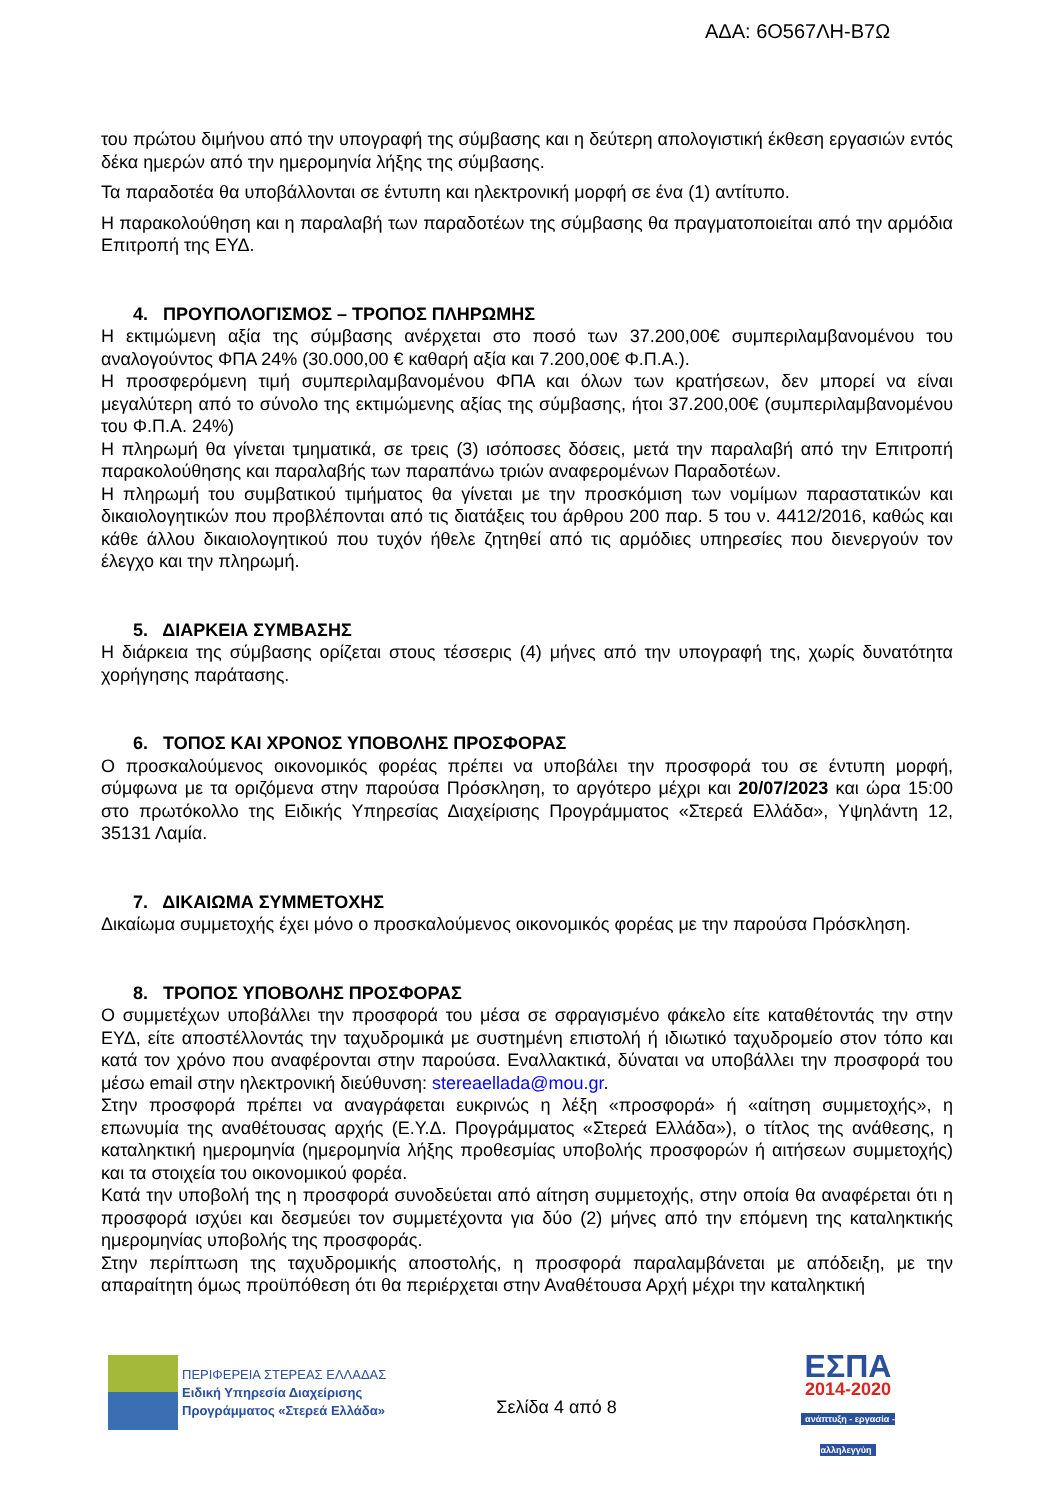ΑΔΑ: 6Ο567ΛΗ-Β7Ω
του πρώτου διμήνου από την υπογραφή της σύμβασης και η δεύτερη απολογιστική έκθεση εργασιών εντός δέκα ημερών από την ημερομηνία λήξης της σύμβασης.
Τα παραδοτέα θα υποβάλλονται σε έντυπη και ηλεκτρονική μορφή σε ένα (1) αντίτυπο.
Η παρακολούθηση και η παραλαβή των παραδοτέων της σύμβασης θα πραγματοποιείται από την αρμόδια Επιτροπή της ΕΥΔ.
4. ΠΡΟΥΠΟΛΟΓΙΣΜΟΣ – ΤΡΟΠΟΣ ΠΛΗΡΩΜΗΣ
Η εκτιμώμενη αξία της σύμβασης ανέρχεται στο ποσό των 37.200,00€ συμπεριλαμβανομένου του αναλογούντος ΦΠΑ 24% (30.000,00 € καθαρή αξία και 7.200,00€ Φ.Π.Α.).
Η προσφερόμενη τιμή συμπεριλαμβανομένου ΦΠΑ και όλων των κρατήσεων, δεν μπορεί να είναι μεγαλύτερη από το σύνολο της εκτιμώμενης αξίας της σύμβασης, ήτοι 37.200,00€ (συμπεριλαμβανομένου του Φ.Π.Α. 24%)
Η πληρωμή θα γίνεται τμηματικά, σε τρεις (3) ισόποσες δόσεις, μετά την παραλαβή από την Επιτροπή παρακολούθησης και παραλαβής των παραπάνω τριών αναφερομένων Παραδοτέων.
Η πληρωμή του συμβατικού τιμήματος θα γίνεται με την προσκόμιση των νομίμων παραστατικών και δικαιολογητικών που προβλέπονται από τις διατάξεις του άρθρου 200 παρ. 5 του ν. 4412/2016, καθώς και κάθε άλλου δικαιολογητικού που τυχόν ήθελε ζητηθεί από τις αρμόδιες υπηρεσίες που διενεργούν τον έλεγχο και την πληρωμή.
5. ΔΙΑΡΚΕΙΑ ΣΥΜΒΑΣΗΣ
Η διάρκεια της σύμβασης ορίζεται στους τέσσερις (4) μήνες από την υπογραφή της, χωρίς δυνατότητα χορήγησης παράτασης.
6. ΤΟΠΟΣ ΚΑΙ ΧΡΟΝΟΣ ΥΠΟΒΟΛΗΣ ΠΡΟΣΦΟΡΑΣ
Ο προσκαλούμενος οικονομικός φορέας πρέπει να υποβάλει την προσφορά του σε έντυπη μορφή, σύμφωνα με τα οριζόμενα στην παρούσα Πρόσκληση, το αργότερο μέχρι και 20/07/2023 και ώρα 15:00 στο πρωτόκολλο της Ειδικής Υπηρεσίας Διαχείρισης Προγράμματος «Στερεά Ελλάδα», Υψηλάντη 12, 35131 Λαμία.
7. ΔΙΚΑΙΩΜΑ ΣΥΜΜΕΤΟΧΗΣ
Δικαίωμα συμμετοχής έχει μόνο ο προσκαλούμενος οικονομικός φορέας με την παρούσα Πρόσκληση.
8. ΤΡΟΠΟΣ ΥΠΟΒΟΛΗΣ ΠΡΟΣΦΟΡΑΣ
Ο συμμετέχων υποβάλλει την προσφορά του μέσα σε σφραγισμένο φάκελο είτε καταθέτοντάς την στην ΕΥΔ, είτε αποστέλλοντάς την ταχυδρομικά με συστημένη επιστολή ή ιδιωτικό ταχυδρομείο στον τόπο και κατά τον χρόνο που αναφέρονται στην παρούσα. Εναλλακτικά, δύναται να υποβάλλει την προσφορά του μέσω email στην ηλεκτρονική διεύθυνση: stereaellada@mou.gr.
Στην προσφορά πρέπει να αναγράφεται ευκρινώς η λέξη «προσφορά» ή «αίτηση συμμετοχής», η επωνυμία της αναθέτουσας αρχής (Ε.Υ.Δ. Προγράμματος «Στερεά Ελλάδα»), ο τίτλος της ανάθεσης, η καταληκτική ημερομηνία (ημερομηνία λήξης προθεσμίας υποβολής προσφορών ή αιτήσεων συμμετοχής) και τα στοιχεία του οικονομικού φορέα.
Κατά την υποβολή της η προσφορά συνοδεύεται από αίτηση συμμετοχής, στην οποία θα αναφέρεται ότι η προσφορά ισχύει και δεσμεύει τον συμμετέχοντα για δύο (2) μήνες από την επόμενη της καταληκτικής ημερομηνίας υποβολής της προσφοράς.
Στην περίπτωση της ταχυδρομικής αποστολής, η προσφορά παραλαμβάνεται με απόδειξη, με την απαραίτητη όμως προϋπόθεση ότι θα περιέρχεται στην Αναθέτουσα Αρχή μέχρι την καταληκτική
ΠΕΡΙΦΕΡΕΙΑ ΣΤΕΡΕΑΣ ΕΛΛΑΔΑΣ
Ειδική Υπηρεσία Διαχείρισης
Προγράμματος «Στερεά Ελλάδα»
Σελίδα 4 από 8
ΕΣΠΑ
2014-2020
ανάπτυξη - εργασία - αλληλεγγύη